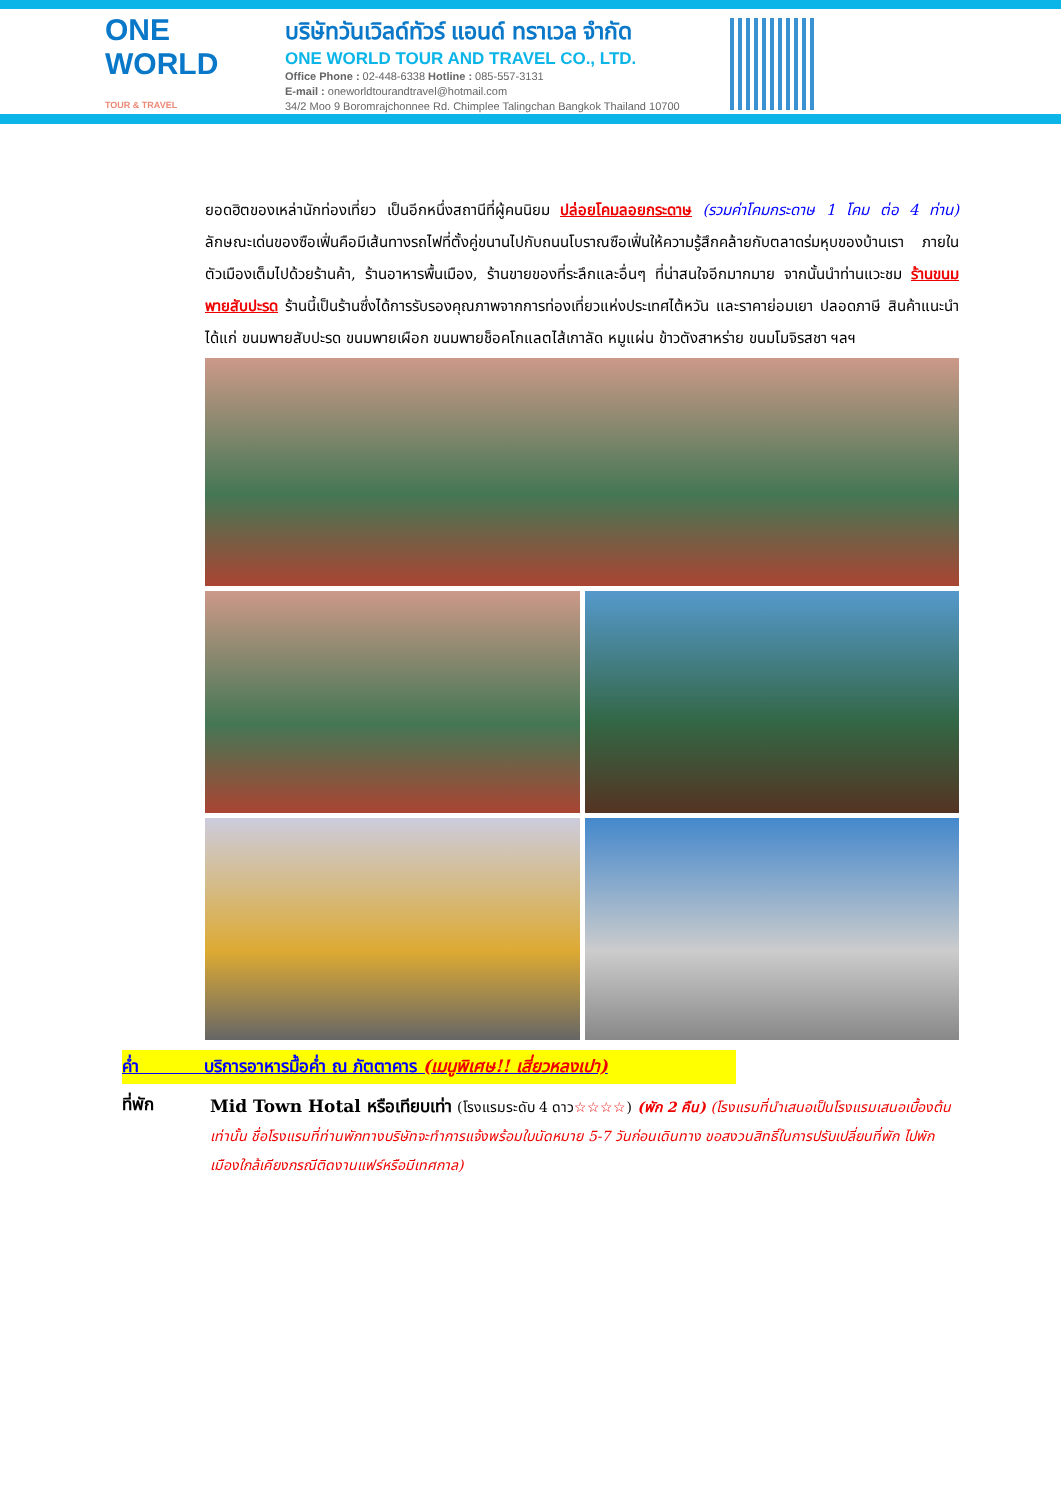ONE WORLD
TOUR & TRAVEL
บริษัทวันเวิลด์ทัวร์ แอนด์ ทราเวล จำกัด
ONE WORLD TOUR AND TRAVEL CO., LTD.
Office Phone : 02-448-6338 Hotline : 085-557-3131
E-mail : oneworldtourandtravel@hotmail.com
34/2 Moo 9 Boromrajchonnee Rd. Chimplee Talingchan Bangkok Thailand 10700
ยอดฮิตของเหล่านักท่องเที่ยว เป็นอีกหนึ่งสถานีที่ผู้คนนิยม ปล่อยโคมลอยกระดาษ (รวมค่าโคมกระดาษ 1 โคม ต่อ 4 ท่าน) ลักษณะเด่นของซือเฟิ่นคือมีเส้นทางรถไฟที่ตั้งคู่ขนานไปกับถนนโบราณซือเฟิ่นให้ความรู้สึกคล้ายกับตลาดร่มหุบของบ้านเรา ภายในตัวเมืองเต็มไปด้วยร้านค้า, ร้านอาหารพื้นเมือง, ร้านขายของที่ระลึกและอื่นๆ ที่น่าสนใจอีกมากมาย จากนั้นนำท่านแวะชม ร้านขนมพายสับปะรด ร้านนี้เป็นร้านซึ่งได้การรับรองคุณภาพจากการท่องเที่ยวแห่งประเทศไต้หวัน และราคาย่อมเยา ปลอดภาษี สินค้าแนะนำได้แก่ ขนมพายสับปะรด ขนมพายเผือก ขนมพายช็อคโกแลตไส้เกาลัด หมูแผ่น ข้าวตังสาหร่าย ขนมโมจิรสชา ฯลฯ
ค่ำ บริการอาหารมื้อค่ำ ณ ภัตตาคาร (เมนูพิเศษ!! เสี่ยวหลงเปา)
ที่พัก
Mid Town Hotal หรือเทียบเท่า (โรงแรมระดับ 4 ดาว☆☆☆☆) (พัก 2 คืน) (โรงแรมที่นำเสนอเป็นโรงแรมเสนอเบื้องต้นเท่านั้น ชื่อโรงแรมที่ท่านพักทางบริษัทจะทำการแจ้งพร้อมใบนัดหมาย 5-7 วันก่อนเดินทาง ขอสงวนสิทธิ์ในการปรับเปลี่ยนที่พัก ไปพักเมืองใกล้เคียงกรณีติดงานแฟร์หรือมีเทศกาล)